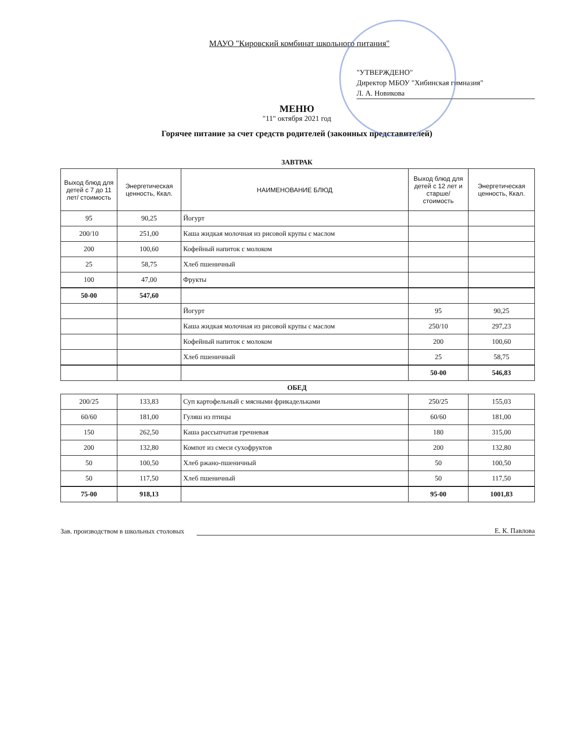МАУО "Кировский комбинат школьного питания"
"УТВЕРЖДЕНО"
Директор МБОУ "Хибинская гимназия"
Л. А. Новикова
МЕНЮ
"11" октября 2021 год
Горячее питание за счет средств родителей (законных представителей)
ЗАВТРАК
| Выход блюд для детей с 7 до 11 лет/ стоимость | Энергетическая ценность, Ккал. | НАИМЕНОВАНИЕ БЛЮД | Выход блюд для детей с 12 лет и старше/ стоимость | Энергетическая ценность, Ккал. |
| --- | --- | --- | --- | --- |
| 95 | 90,25 | Йогурт | | |
| 200/10 | 251,00 | Каша жидкая молочная из рисовой крупы с маслом | | |
| 200 | 100,60 | Кофейный напиток с молоком | | |
| 25 | 58,75 | Хлеб пшеничный | | |
| 100 | 47,00 | Фрукты | | |
| 50-00 | 547,60 | | | |
| | | Йогурт | 95 | 90,25 |
| | | Каша жидкая молочная из рисовой крупы с маслом | 250/10 | 297,23 |
| | | Кофейный напиток с молоком | 200 | 100,60 |
| | | Хлеб пшеничный | 25 | 58,75 |
| | | | 50-00 | 546,83 |
ОБЕД
| 200/25 | 133,83 | Суп картофельный с мясными фрикадельками | 250/25 | 155,03 |
| 60/60 | 181,00 | Гуляш из птицы | 60/60 | 181,00 |
| 150 | 262,50 | Каша рассыпчатая гречневая | 180 | 315,00 |
| 200 | 132,80 | Компот из смеси сухофруктов | 200 | 132,80 |
| 50 | 100,50 | Хлеб ржано-пшеничный | 50 | 100,50 |
| 50 | 117,50 | Хлеб пшеничный | 50 | 117,50 |
| 75-00 | 918,13 | | 95-00 | 1001,83 |
Зав. производством в школьных столовых Е. К. Павлова